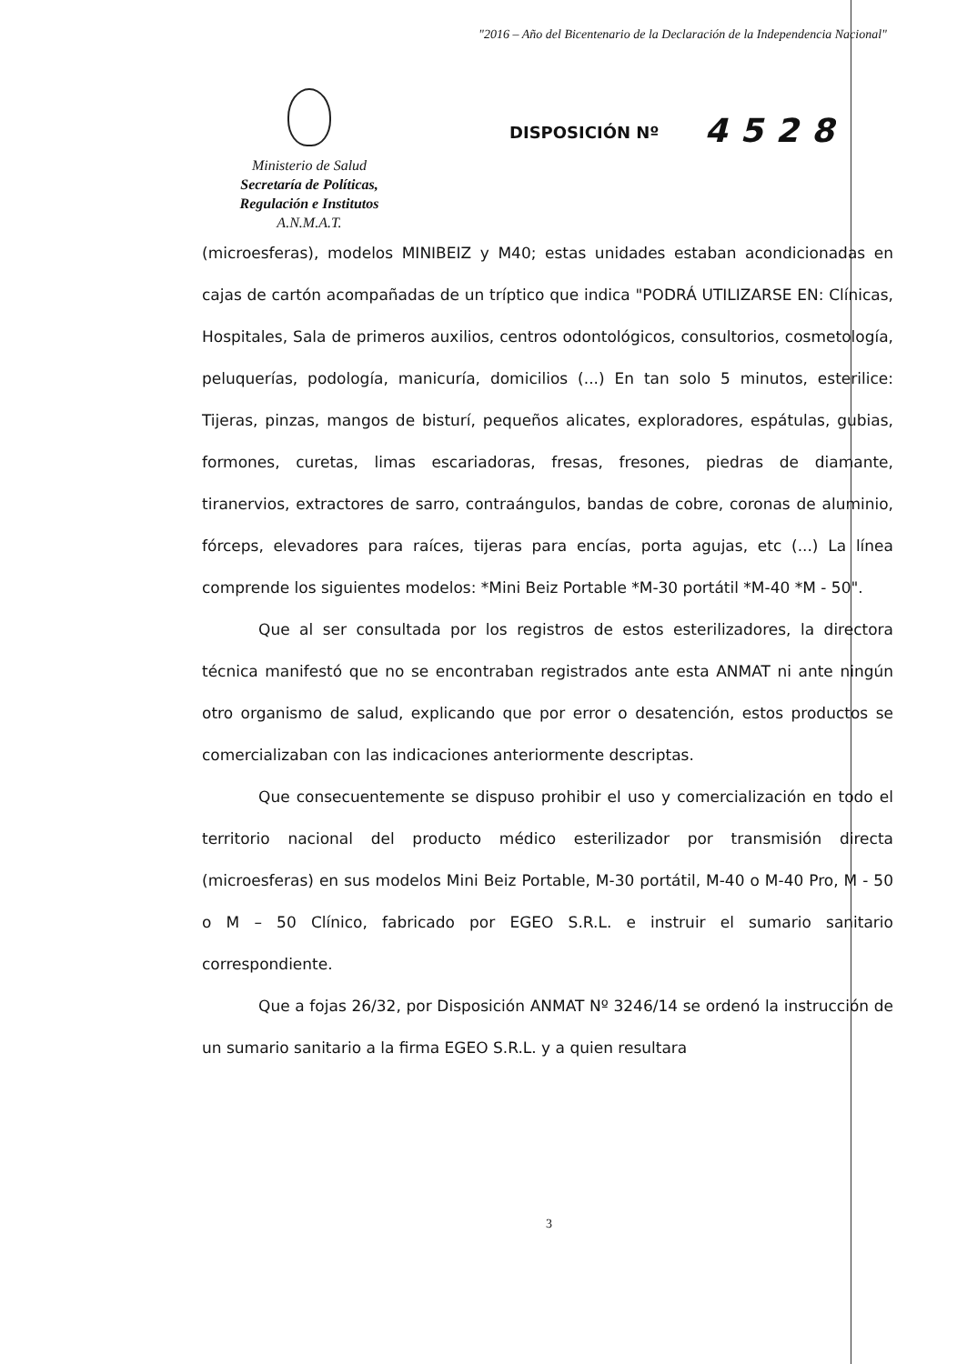"2016 – Año del Bicentenario de la Declaración de la Independencia Nacional"
Ministerio de Salud
Secretaría de Políticas,
Regulación e Institutos
A.N.M.A.T.
DISPOSICIÓN Nº
4528
(microesferas), modelos MINIBEIZ y M40; estas unidades estaban acondicionadas en cajas de cartón acompañadas de un tríptico que indica "PODRÁ UTILIZARSE EN: Clínicas, Hospitales, Sala de primeros auxilios, centros odontológicos, consultorios, cosmetología, peluquerías, podología, manicuría, domicilios (...) En tan solo 5 minutos, esterilice: Tijeras, pinzas, mangos de bisturí, pequeños alicates, exploradores, espátulas, gubias, formones, curetas, limas escariadoras, fresas, fresones, piedras de diamante, tiranervios, extractores de sarro, contraángulos, bandas de cobre, coronas de aluminio, fórceps, elevadores para raíces, tijeras para encías, porta agujas, etc (...) La línea comprende los siguientes modelos: *Mini Beiz Portable *M-30 portátil *M-40 *M - 50".
Que al ser consultada por los registros de estos esterilizadores, la directora técnica manifestó que no se encontraban registrados ante esta ANMAT ni ante ningún otro organismo de salud, explicando que por error o desatención, estos productos se comercializaban con las indicaciones anteriormente descriptas.
Que consecuentemente se dispuso prohibir el uso y comercialización en todo el territorio nacional del producto médico esterilizador por transmisión directa (microesferas) en sus modelos Mini Beiz Portable, M-30 portátil, M-40 o M-40 Pro, M - 50 o M – 50 Clínico, fabricado por EGEO S.R.L. e instruir el sumario sanitario correspondiente.
Que a fojas 26/32, por Disposición ANMAT Nº 3246/14 se ordenó la instrucción de un sumario sanitario a la firma EGEO S.R.L. y a quien resultara
3